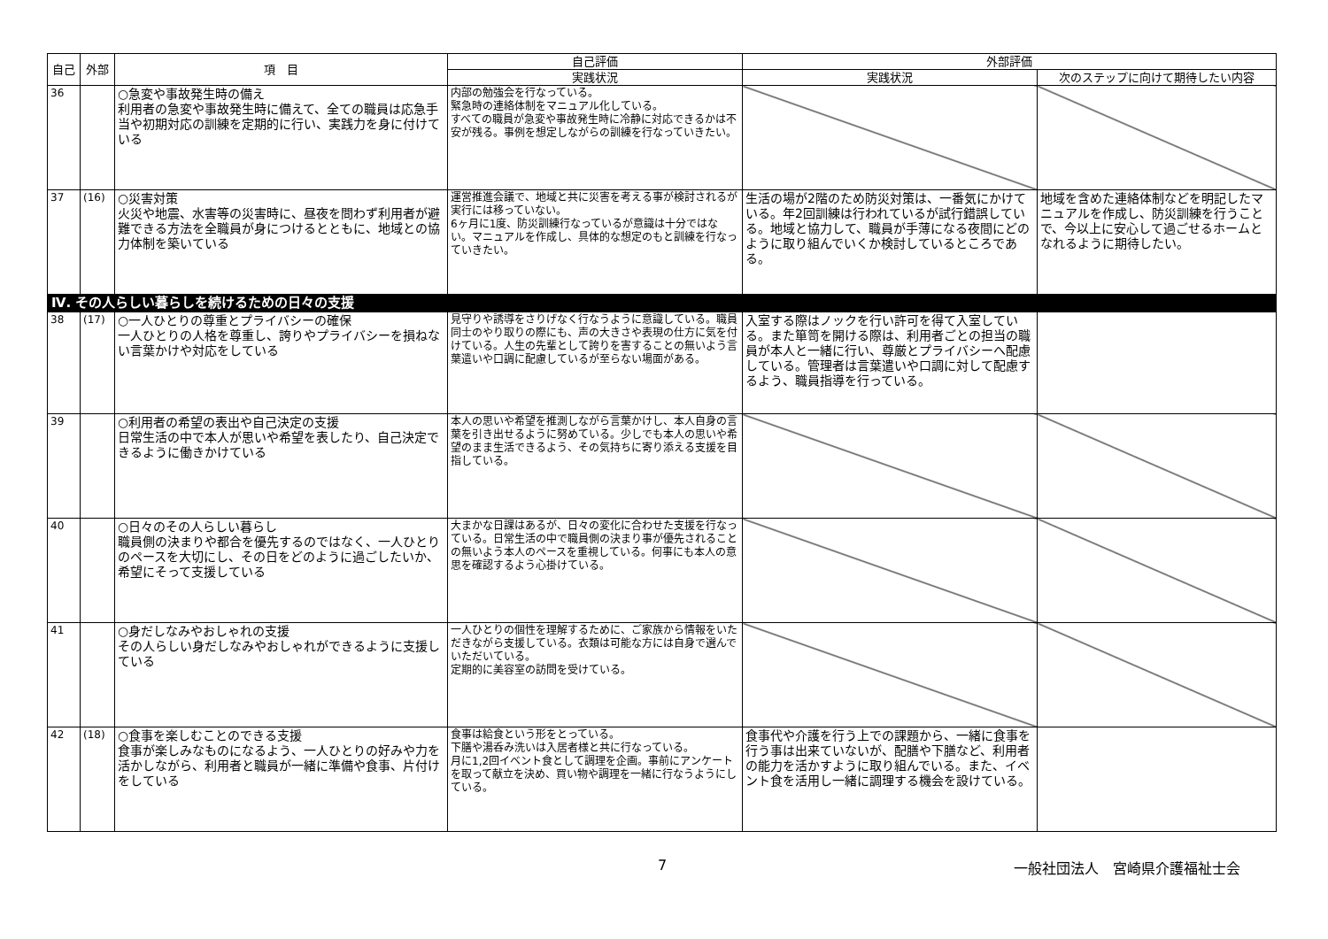| 自己 | 外部 | 項 目 | 自己評価 | 外部評価 | |
| --- | --- | --- | --- | --- | --- |
| | | | 実践状況 | 実践状況 | 次のステップに向けて期待したい内容 |
| 36 | | ○急変や事故発生時の備え 利用者の急変や事故発生時に備えて、全ての職員は応急手当や初期対応の訓練を定期的に行い、実践力を身に付けている | 内部の勉強会を行なっている。 緊急時の連絡体制をマニュアル化している。 すべての職員が急変や事故発生時に冷静に対応できるかは不安が残る。事例を想定しながらの訓練を行なっていきたい。 | | |
| 37 | (16) | ○災害対策 火災や地震、水害等の災害時に、昼夜を問わず利用者が避難できる方法を全職員が身につけるとともに、地域との協力体制を築いている | 運営推進会議で、地域と共に災害を考える事が検討されるが実行には移っていない。 6ヶ月に1度、防災訓練行なっているが意識は十分ではない。マニュアルを作成し、具体的な想定のもと訓練を行なっていきたい。 | 生活の場が2階のため防災対策は、一番気にかけている。年2回訓練は行われているが試行錯誤している。地域と協力して、職員が手薄になる夜間にどのように取り組んでいくか検討しているところである。 | 地域を含めた連絡体制などを明記したマニュアルを作成し、防災訓練を行うことで、今以上に安心して過ごせるホームとなれるように期待したい。 |
| Ⅳ. その人らしい暮らしを続けるための日々の支援 | | | | | |
| 38 | (17) | ○一人ひとりの尊重とプライバシーの確保 一人ひとりの人格を尊重し、誇りやプライバシーを損ねない言葉かけや対応をしている | 見守りや誘導をさりげなく行なうように意識している。職員同士のやり取りの際にも、声の大きさや表現の仕方に気を付けている。人生の先輩として誇りを害することの無いよう言葉遣いや口調に配慮しているが至らない場面がある。 | 入室する際はノックを行い許可を得て入室している。また箪笥を開ける際は、利用者ごとの担当の職員が本人と一緒に行い、尊厳とプライバシーへ配慮している。管理者は言葉遣いや口調に対して配慮するよう、職員指導を行っている。 | |
| 39 | | ○利用者の希望の表出や自己決定の支援 日常生活の中で本人が思いや希望を表したり、自己決定できるように働きかけている | 本人の思いや希望を推測しながら言葉かけし、本人自身の言葉を引き出せるように努めている。少しでも本人の思いや希望のまま生活できるよう、その気持ちに寄り添える支援を目指している。 | | |
| 40 | | ○日々のその人らしい暮らし 職員側の決まりや都合を優先するのではなく、一人ひとりのペースを大切にし、その日をどのように過ごしたいか、希望にそって支援している | 大まかな日課はあるが、日々の変化に合わせた支援を行なっている。日常生活の中で職員側の決まり事が優先されることの無いよう本人のペースを重視している。何事にも本人の意思を確認するよう心掛けている。 | | |
| 41 | | ○身だしなみやおしゃれの支援 その人らしい身だしなみやおしゃれができるように支援している | 一人ひとりの個性を理解するために、ご家族から情報をいただきながら支援している。衣類は可能な方には自身で選んでいただいている。 定期的に美容室の訪問を受けている。 | | |
| 42 | (18) | ○食事を楽しむことのできる支援 食事が楽しみなものになるよう、一人ひとりの好みや力を活かしながら、利用者と職員が一緒に準備や食事、片付けをしている | 食事は給食という形をとっている。 下膳や湯呑み洗いは入居者様と共に行なっている。 月に1,2回イベント食として調理を企画。事前にアンケートを取って献立を決め、買い物や調理を一緒に行なうようにしている。 | 食事代や介護を行う上での課題から、一緒に食事を行う事は出来ていないが、配膳や下膳など、利用者の能力を活かすように取り組んでいる。また、イベント食を活用し一緒に調理する機会を設けている。 | |
7 一般社団法人　宮崎県介護福祉士会